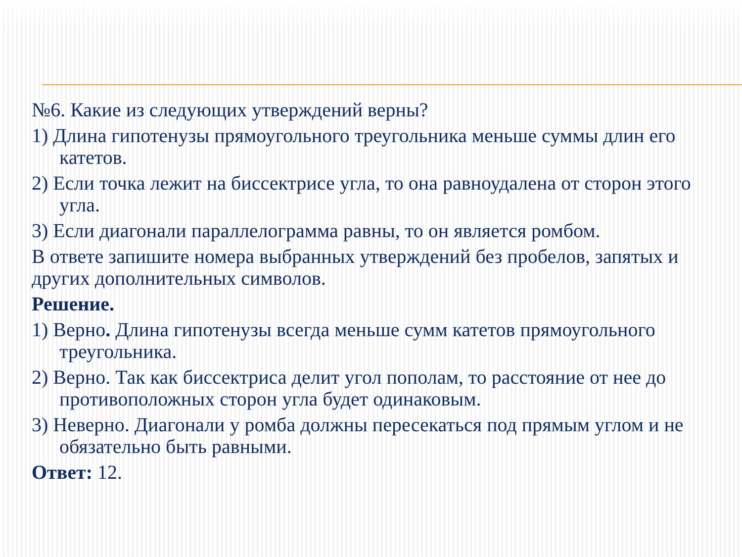№6. Какие из следующих утверждений верны?
1) Длина гипотенузы прямоугольного треугольника меньше суммы длин его катетов.
2) Если точка лежит на биссектрисе угла, то она равноудалена от сторон этого угла.
3) Если диагонали параллелограмма равны, то он является ромбом.
В ответе запишите номера выбранных утверждений без пробелов, запятых и других дополнительных символов.
Решение.
1) Верно. Длина гипотенузы всегда меньше сумм катетов прямоугольного треугольника.
2) Верно. Так как биссектриса делит угол пополам, то расстояние от нее до противоположных сторон угла будет одинаковым.
3) Неверно. Диагонали у ромба должны пересекаться под прямым углом и не обязательно быть равными.
Ответ: 12.